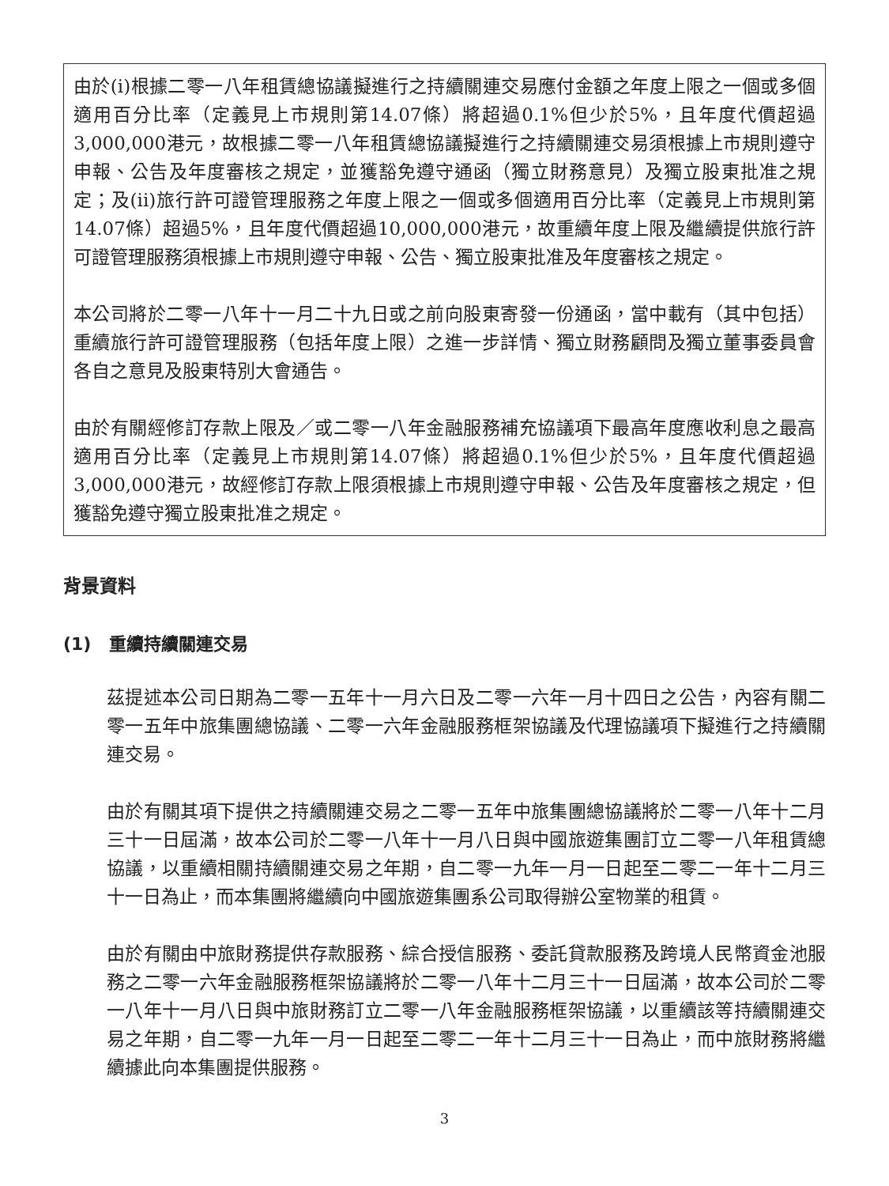由於(i)根據二零一八年租賃總協議擬進行之持續關連交易應付金額之年度上限之一個或多個適用百分比率（定義見上市規則第14.07條）將超過0.1%但少於5%，且年度代價超過3,000,000港元，故根據二零一八年租賃總協議擬進行之持續關連交易須根據上市規則遵守申報、公告及年度審核之規定，並獲豁免遵守通函（獨立財務意見）及獨立股東批准之規定；及(ii)旅行許可證管理服務之年度上限之一個或多個適用百分比率（定義見上市規則第14.07條）超過5%，且年度代價超過10,000,000港元，故重續年度上限及繼續提供旅行許可證管理服務須根據上市規則遵守申報、公告、獨立股東批准及年度審核之規定。
本公司將於二零一八年十一月二十九日或之前向股東寄發一份通函，當中載有（其中包括）重續旅行許可證管理服務（包括年度上限）之進一步詳情、獨立財務顧問及獨立董事委員會各自之意見及股東特別大會通告。
由於有關經修訂存款上限及／或二零一八年金融服務補充協議項下最高年度應收利息之最高適用百分比率（定義見上市規則第14.07條）將超過0.1%但少於5%，且年度代價超過3,000,000港元，故經修訂存款上限須根據上市規則遵守申報、公告及年度審核之規定，但獲豁免遵守獨立股東批准之規定。
背景資料
(1) 重續持續關連交易
茲提述本公司日期為二零一五年十一月六日及二零一六年一月十四日之公告，內容有關二零一五年中旅集團總協議、二零一六年金融服務框架協議及代理協議項下擬進行之持續關連交易。
由於有關其項下提供之持續關連交易之二零一五年中旅集團總協議將於二零一八年十二月三十一日屆滿，故本公司於二零一八年十一月八日與中國旅遊集團訂立二零一八年租賃總協議，以重續相關持續關連交易之年期，自二零一九年一月一日起至二零二一年十二月三十一日為止，而本集團將繼續向中國旅遊集團系公司取得辦公室物業的租賃。
由於有關由中旅財務提供存款服務、綜合授信服務、委託貸款服務及跨境人民幣資金池服務之二零一六年金融服務框架協議將於二零一八年十二月三十一日屆滿，故本公司於二零一八年十一月八日與中旅財務訂立二零一八年金融服務框架協議，以重續該等持續關連交易之年期，自二零一九年一月一日起至二零二一年十二月三十一日為止，而中旅財務將繼續據此向本集團提供服務。
3